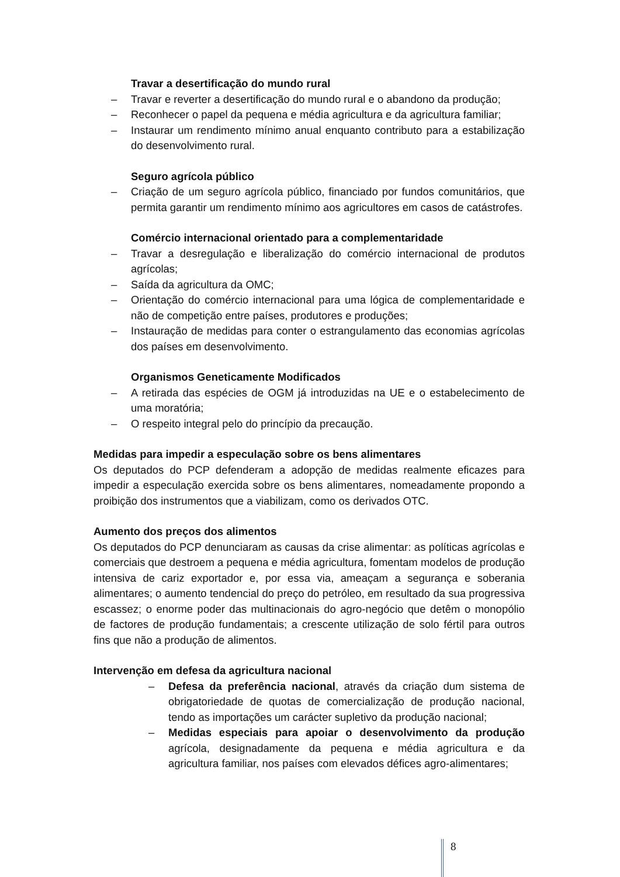Travar a desertificação do mundo rural
– Travar e reverter a desertificação do mundo rural e o abandono da produção;
– Reconhecer o papel da pequena e média agricultura e da agricultura familiar;
– Instaurar um rendimento mínimo anual enquanto contributo para a estabilização do desenvolvimento rural.
Seguro agrícola público
– Criação de um seguro agrícola público, financiado por fundos comunitários, que permita garantir um rendimento mínimo aos agricultores em casos de catástrofes.
Comércio internacional orientado para a complementaridade
– Travar a desregulação e liberalização do comércio internacional de produtos agrícolas;
– Saída da agricultura da OMC;
– Orientação do comércio internacional para uma lógica de complementaridade e não de competição entre países, produtores e produções;
– Instauração de medidas para conter o estrangulamento das economias agrícolas dos países em desenvolvimento.
Organismos Geneticamente Modificados
– A retirada das espécies de OGM já introduzidas na UE e o estabelecimento de uma moratória;
– O respeito integral pelo do princípio da precaução.
Medidas para impedir a especulação sobre os bens alimentares
Os deputados do PCP defenderam a adopção de medidas realmente eficazes para impedir a especulação exercida sobre os bens alimentares, nomeadamente propondo a proibição dos instrumentos que a viabilizam, como os derivados OTC.
Aumento dos preços dos alimentos
Os deputados do PCP denunciaram as causas da crise alimentar: as políticas agrícolas e comerciais que destroem a pequena e média agricultura, fomentam modelos de produção intensiva de cariz exportador e, por essa via, ameaçam a segurança e soberania alimentares; o aumento tendencial do preço do petróleo, em resultado da sua progressiva escassez; o enorme poder das multinacionais do agro-negócio que detêm o monopólio de factores de produção fundamentais; a crescente utilização de solo fértil para outros fins que não a produção de alimentos.
Intervenção em defesa da agricultura nacional
– Defesa da preferência nacional, através da criação dum sistema de obrigatoriedade de quotas de comercialização de produção nacional, tendo as importações um carácter supletivo da produção nacional;
– Medidas especiais para apoiar o desenvolvimento da produção agrícola, designadamente da pequena e média agricultura e da agricultura familiar, nos países com elevados défices agro-alimentares;
8